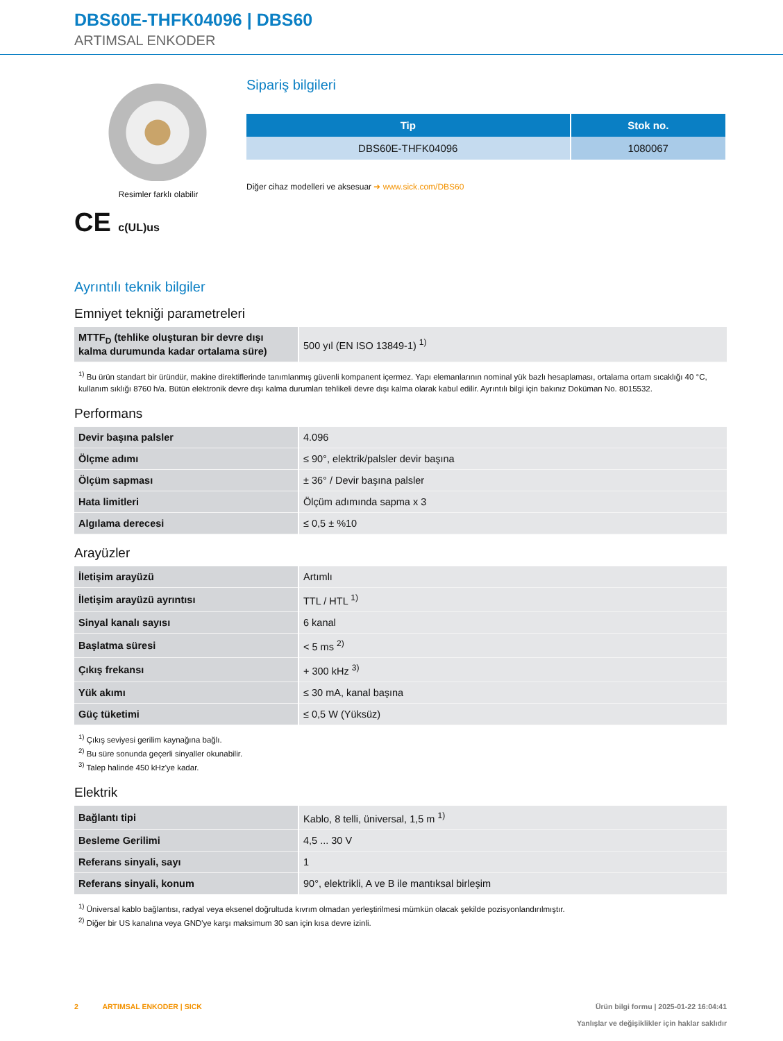DBS60E-THFK04096 | DBS60
ARTIMSAL ENKODER
Resimler farklı olabilir
CE c(UL)us
Sipariş bilgileri
| Tip | Stok no. |
| --- | --- |
| DBS60E-THFK04096 | 1080067 |
Diğer cihaz modelleri ve aksesuar ➜ www.sick.com/DBS60
Ayrıntılı teknik bilgiler
Emniyet tekniği parametreleri
| MTTF<sub>D</sub> (tehlike oluşturan bir devre dışı kalma durumunda kadar ortalama süre) | 500 yıl (EN ISO 13849-1) <sup>1)</sup> |
<sup>1)</sup> Bu ürün standart bir üründür, makine direktiflerinde tanımlanmış güvenli kompanent içermez. Yapı elemanlarının nominal yük bazlı hesaplaması, ortalama ortam sıcaklığı 40 °C, kullanım sıklığı 8760 h/a. Bütün elektronik devre dışı kalma durumları tehlikeli devre dışı kalma olarak kabul edilir. Ayrıntılı bilgi için bakınız Doküman No. 8015532.
Performans
| Devir başına palsler | 4.096 |
| Ölçme adımı | ≤ 90°, elektrik/palsler devir başına |
| Ölçüm sapması | ± 36° / Devir başına palsler |
| Hata limitleri | Ölçüm adımında sapma x 3 |
| Algılama derecesi | ≤ 0,5 ± %10 |
Arayüzler
| İletişim arayüzü | Artımlı |
| İletişim arayüzü ayrıntısı | TTL / HTL <sup>1)</sup> |
| Sinyal kanalı sayısı | 6 kanal |
| Başlatma süresi | < 5 ms <sup>2)</sup> |
| Çıkış frekansı | + 300 kHz <sup>3)</sup> |
| Yük akımı | ≤ 30 mA, kanal başına |
| Güç tüketimi | ≤ 0,5 W (Yüksüz) |
<sup>1)</sup> Çıkış seviyesi gerilim kaynağına bağlı.
<sup>2)</sup> Bu süre sonunda geçerli sinyaller okunabilir.
<sup>3)</sup> Talep halinde 450 kHz'ye kadar.
Elektrik
| Bağlantı tipi | Kablo, 8 telli, üniversal, 1,5 m <sup>1)</sup> |
| Besleme Gerilimi | 4,5 ... 30 V |
| Referans sinyali, sayı | 1 |
| Referans sinyali, konum | 90°, elektrikli, A ve B ile mantıksal birleşim |
<sup>1)</sup> Üniversal kablo bağlantısı, radyal veya eksenel doğrultuda kıvrım olmadan yerleştirilmesi mümkün olacak şekilde pozisyonlandırılmıştır.
<sup>2)</sup> Diğer bir US kanalına veya GND'ye karşı maksimum 30 san için kısa devre izinli.
2 ARTIMSAL ENKODER | SICK
Ürün bilgi formu | 2025-01-22 16:04:41
Yanlışlar ve değişiklikler için haklar saklıdır